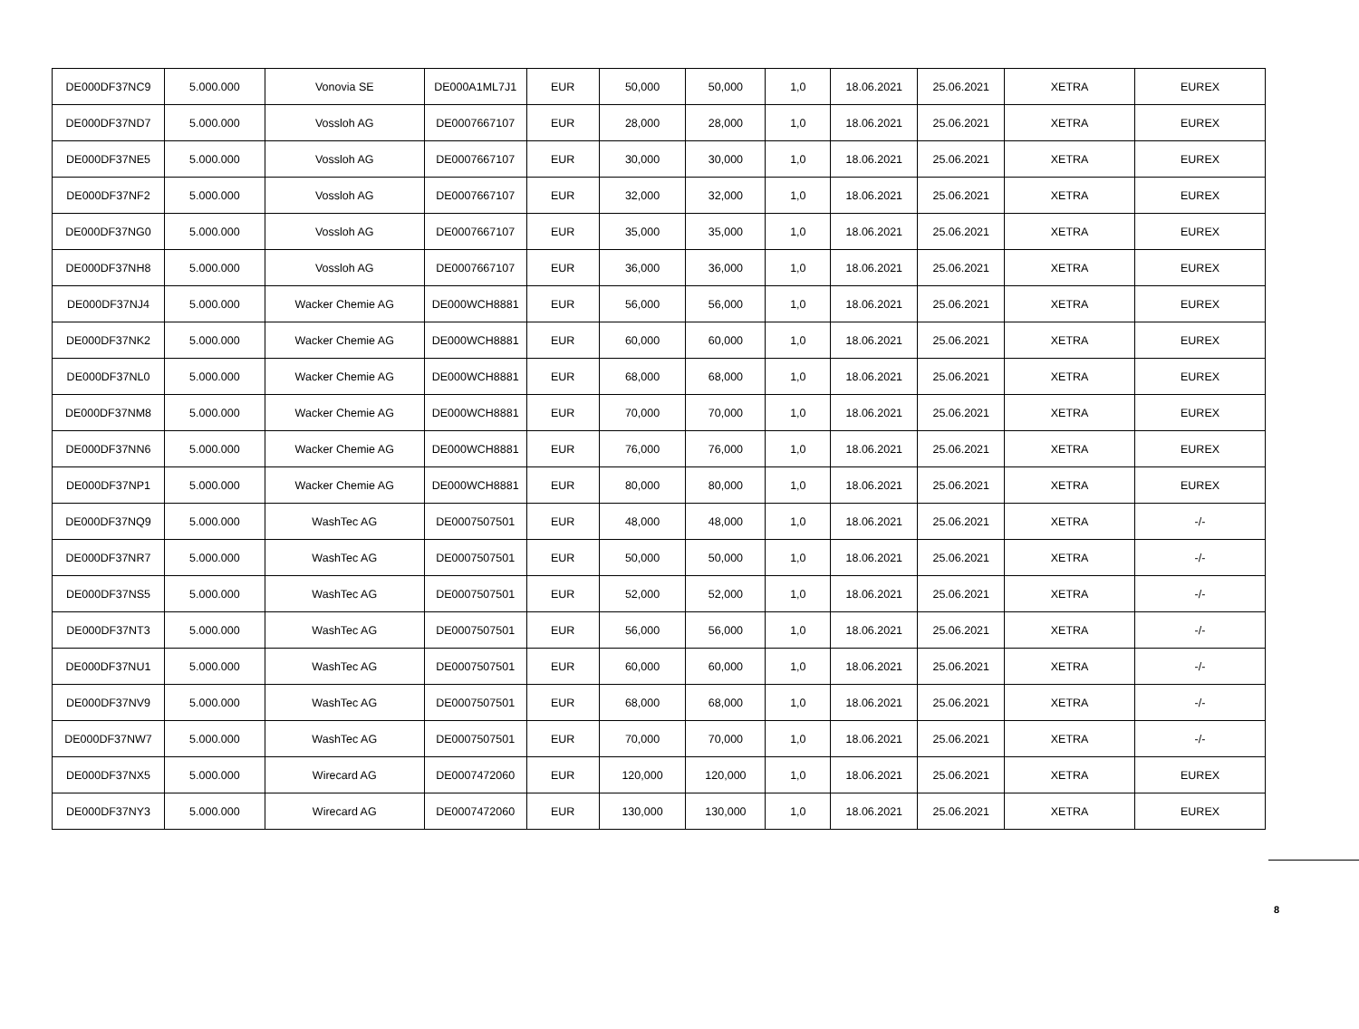| DE000DF37NC9 | 5.000.000 | Vonovia SE | DE000A1ML7J1 | EUR | 50,000 | 50,000 | 1,0 | 18.06.2021 | 25.06.2021 | XETRA | EUREX |
| DE000DF37ND7 | 5.000.000 | Vossloh AG | DE0007667107 | EUR | 28,000 | 28,000 | 1,0 | 18.06.2021 | 25.06.2021 | XETRA | EUREX |
| DE000DF37NE5 | 5.000.000 | Vossloh AG | DE0007667107 | EUR | 30,000 | 30,000 | 1,0 | 18.06.2021 | 25.06.2021 | XETRA | EUREX |
| DE000DF37NF2 | 5.000.000 | Vossloh AG | DE0007667107 | EUR | 32,000 | 32,000 | 1,0 | 18.06.2021 | 25.06.2021 | XETRA | EUREX |
| DE000DF37NG0 | 5.000.000 | Vossloh AG | DE0007667107 | EUR | 35,000 | 35,000 | 1,0 | 18.06.2021 | 25.06.2021 | XETRA | EUREX |
| DE000DF37NH8 | 5.000.000 | Vossloh AG | DE0007667107 | EUR | 36,000 | 36,000 | 1,0 | 18.06.2021 | 25.06.2021 | XETRA | EUREX |
| DE000DF37NJ4 | 5.000.000 | Wacker Chemie AG | DE000WCH8881 | EUR | 56,000 | 56,000 | 1,0 | 18.06.2021 | 25.06.2021 | XETRA | EUREX |
| DE000DF37NK2 | 5.000.000 | Wacker Chemie AG | DE000WCH8881 | EUR | 60,000 | 60,000 | 1,0 | 18.06.2021 | 25.06.2021 | XETRA | EUREX |
| DE000DF37NL0 | 5.000.000 | Wacker Chemie AG | DE000WCH8881 | EUR | 68,000 | 68,000 | 1,0 | 18.06.2021 | 25.06.2021 | XETRA | EUREX |
| DE000DF37NM8 | 5.000.000 | Wacker Chemie AG | DE000WCH8881 | EUR | 70,000 | 70,000 | 1,0 | 18.06.2021 | 25.06.2021 | XETRA | EUREX |
| DE000DF37NN6 | 5.000.000 | Wacker Chemie AG | DE000WCH8881 | EUR | 76,000 | 76,000 | 1,0 | 18.06.2021 | 25.06.2021 | XETRA | EUREX |
| DE000DF37NP1 | 5.000.000 | Wacker Chemie AG | DE000WCH8881 | EUR | 80,000 | 80,000 | 1,0 | 18.06.2021 | 25.06.2021 | XETRA | EUREX |
| DE000DF37NQ9 | 5.000.000 | WashTec AG | DE0007507501 | EUR | 48,000 | 48,000 | 1,0 | 18.06.2021 | 25.06.2021 | XETRA | -/- |
| DE000DF37NR7 | 5.000.000 | WashTec AG | DE0007507501 | EUR | 50,000 | 50,000 | 1,0 | 18.06.2021 | 25.06.2021 | XETRA | -/- |
| DE000DF37NS5 | 5.000.000 | WashTec AG | DE0007507501 | EUR | 52,000 | 52,000 | 1,0 | 18.06.2021 | 25.06.2021 | XETRA | -/- |
| DE000DF37NT3 | 5.000.000 | WashTec AG | DE0007507501 | EUR | 56,000 | 56,000 | 1,0 | 18.06.2021 | 25.06.2021 | XETRA | -/- |
| DE000DF37NU1 | 5.000.000 | WashTec AG | DE0007507501 | EUR | 60,000 | 60,000 | 1,0 | 18.06.2021 | 25.06.2021 | XETRA | -/- |
| DE000DF37NV9 | 5.000.000 | WashTec AG | DE0007507501 | EUR | 68,000 | 68,000 | 1,0 | 18.06.2021 | 25.06.2021 | XETRA | -/- |
| DE000DF37NW7 | 5.000.000 | WashTec AG | DE0007507501 | EUR | 70,000 | 70,000 | 1,0 | 18.06.2021 | 25.06.2021 | XETRA | -/- |
| DE000DF37NX5 | 5.000.000 | Wirecard AG | DE0007472060 | EUR | 120,000 | 120,000 | 1,0 | 18.06.2021 | 25.06.2021 | XETRA | EUREX |
| DE000DF37NY3 | 5.000.000 | Wirecard AG | DE0007472060 | EUR | 130,000 | 130,000 | 1,0 | 18.06.2021 | 25.06.2021 | XETRA | EUREX |
8